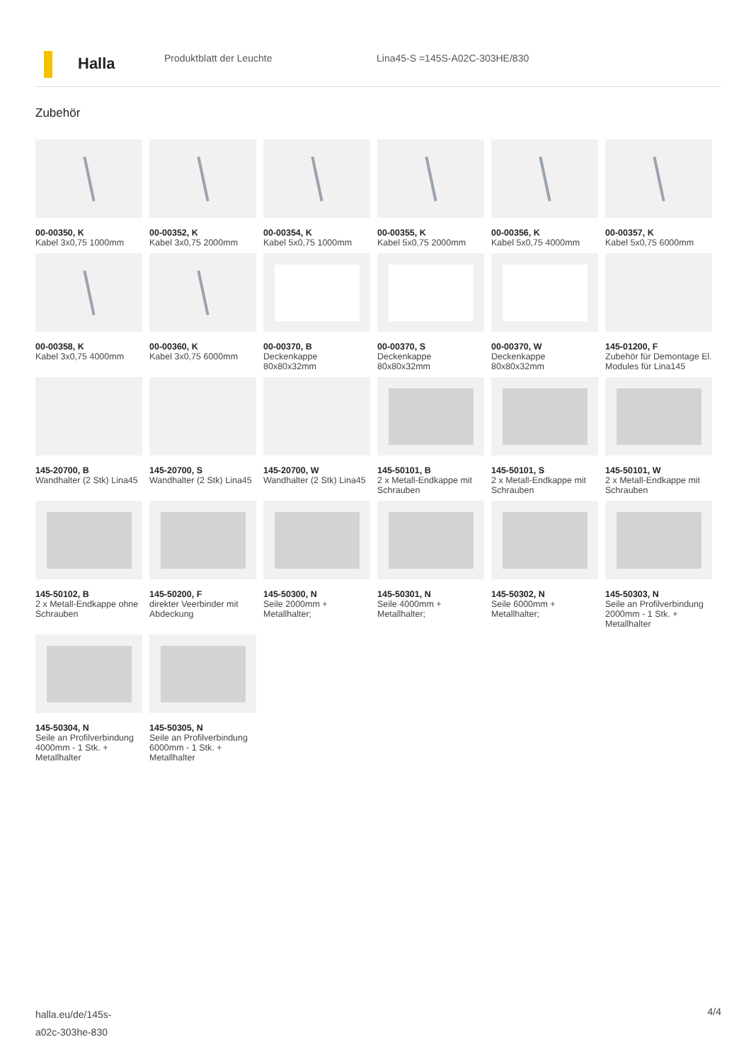Halla
Produktblatt der Leuchte Lina45-S =145S-A02C-303HE/830
Zubehör
00-00350, K
Kabel 3x0,75 1000mm
00-00352, K
Kabel 3x0,75 2000mm
00-00354, K
Kabel 5x0,75 1000mm
00-00355, K
Kabel 5x0,75 2000mm
00-00356, K
Kabel 5x0,75 4000mm
00-00357, K
Kabel 5x0,75 6000mm
00-00358, K
Kabel 3x0,75 4000mm
00-00360, K
Kabel 3x0,75 6000mm
00-00370, B
Deckenkappe
80x80x32mm
00-00370, S
Deckenkappe
80x80x32mm
00-00370, W
Deckenkappe
80x80x32mm
145-01200, F
Zubehör für Demontage El. Modules für Lina145
145-20700, B
Wandhalter (2 Stk) Lina45
145-20700, S
Wandhalter (2 Stk) Lina45
145-20700, W
Wandhalter (2 Stk) Lina45
145-50101, B
2 x Metall-Endkappe mit Schrauben
145-50101, S
2 x Metall-Endkappe mit Schrauben
145-50101, W
2 x Metall-Endkappe mit Schrauben
145-50102, B
2 x Metall-Endkappe ohne Schrauben
145-50200, F
direkter Veerbinder mit Abdeckung
145-50300, N
Seile 2000mm + Metallhalter;
145-50301, N
Seile 4000mm + Metallhalter;
145-50302, N
Seile 6000mm + Metallhalter;
145-50303, N
Seile an Profilverbindung 2000mm - 1 Stk. + Metallhalter
145-50304, N
Seile an Profilverbindung 4000mm - 1 Stk. + Metallhalter
145-50305, N
Seile an Profilverbindung 6000mm - 1 Stk. + Metallhalter
halla.eu/de/145s-
a02c-303he-830
4/4